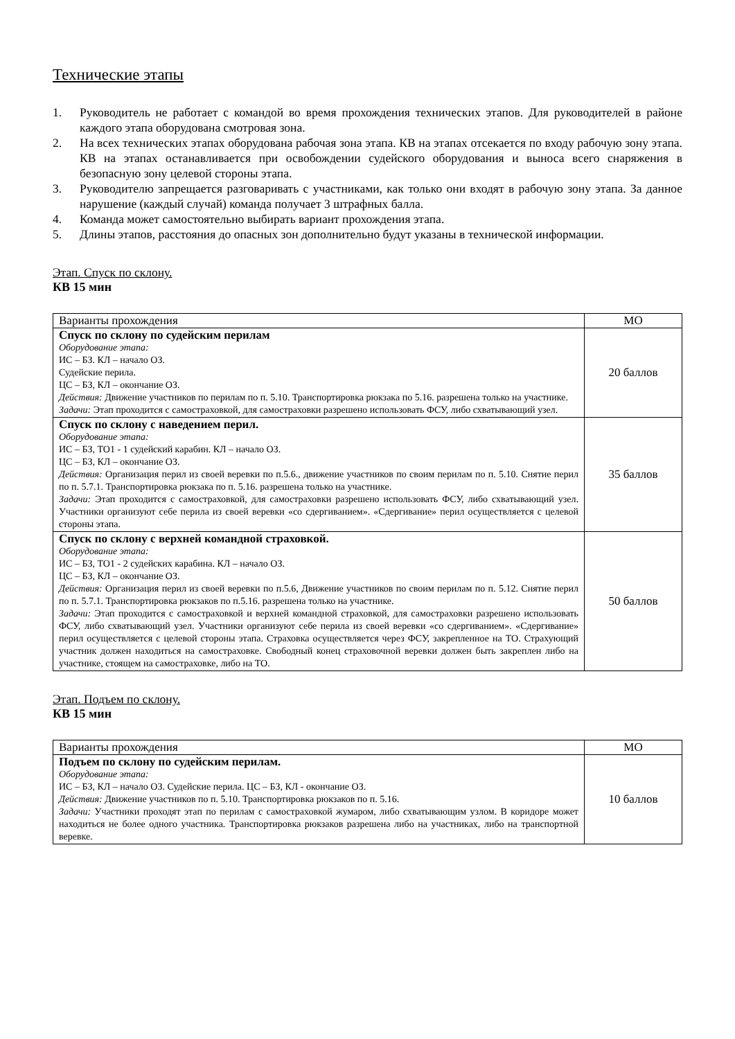Технические этапы
1. Руководитель не работает с командой во время прохождения технических этапов. Для руководителей в районе каждого этапа оборудована смотровая зона.
2. На всех технических этапах оборудована рабочая зона этапа. КВ на этапах отсекается по входу рабочую зону этапа. КВ на этапах останавливается при освобождении судейского оборудования и выноса всего снаряжения в безопасную зону целевой стороны этапа.
3. Руководителю запрещается разговаривать с участниками, как только они входят в рабочую зону этапа. За данное нарушение (каждый случай) команда получает 3 штрафных балла.
4. Команда может самостоятельно выбирать вариант прохождения этапа.
5. Длины этапов, расстояния до опасных зон дополнительно будут указаны в технической информации.
Этап. Спуск по склону.
КВ 15 мин
| Варианты прохождения | МО |
| --- | --- |
| Спуск по склону по судейским перилам Оборудование этапа: ИС – БЗ. КЛ – начало ОЗ. Судейские перила. ЦС – БЗ, КЛ – окончание ОЗ. Действия: Движение участников по перилам по п. 5.10. Транспортировка рюкзака по 5.16. разрешена только на участнике. Задачи: Этап проходится с самостраховкой, для самостраховки разрешено использовать ФСУ, либо схватывающий узел. | 20 баллов |
| Спуск по склону с наведением перил. Оборудование этапа: ИС – БЗ, ТО1 - 1 судейский карабин. КЛ – начало ОЗ. ЦС – БЗ, КЛ – окончание ОЗ. Действия: Организация перил из своей веревки по п.5.6., движение участников по своим перилам по п. 5.10. Снятие перил по п. 5.7.1. Транспортировка рюкзака по п. 5.16. разрешена только на участнике. Задачи: Этап проходится с самостраховкой, для самостраховки разрешено использовать ФСУ, либо схватывающий узел. Участники организуют себе перила из своей веревки «со сдергиванием». «Сдергивание» перил осуществляется с целевой стороны этапа. | 35 баллов |
| Спуск по склону с верхней командной страховкой. Оборудование этапа: ИС – БЗ, ТО1 - 2 судейских карабина. КЛ – начало ОЗ. ЦС – БЗ, КЛ – окончание ОЗ. Действия: Организация перил из своей веревки по п.5.6, Движение участников по своим перилам по п. 5.12. Снятие перил по п. 5.7.1. Транспортировка рюкзаков по п.5.16. разрешена только на участнике. Задачи: Этап проходится с самостраховкой и верхней командной страховкой, для самостраховки разрешено использовать ФСУ, либо схватывающий узел. Участники организуют себе перила из своей веревки «со сдергиванием». «Сдергивание» перил осуществляется с целевой стороны этапа. Страховка осуществляется через ФСУ, закрепленное на ТО. Страхующий участник должен находиться на самостраховке. Свободный конец страховочной веревки должен быть закреплен либо на участнике, стоящем на самостраховке, либо на ТО. | 50 баллов |
Этап. Подъем по склону.
КВ 15 мин
| Варианты прохождения | МО |
| --- | --- |
| Подъем по склону по судейским перилам. Оборудование этапа: ИС – БЗ, КЛ – начало ОЗ. Судейские перила. ЦС – БЗ, КЛ - окончание ОЗ. Действия: Движение участников по п. 5.10. Транспортировка рюкзаков по п. 5.16. Задачи: Участники проходят этап по перилам с самостраховкой жумаром, либо схватывающим узлом. В коридоре может находиться не более одного участника. Транспортировка рюкзаков разрешена либо на участниках, либо на транспортной веревке. | 10 баллов |